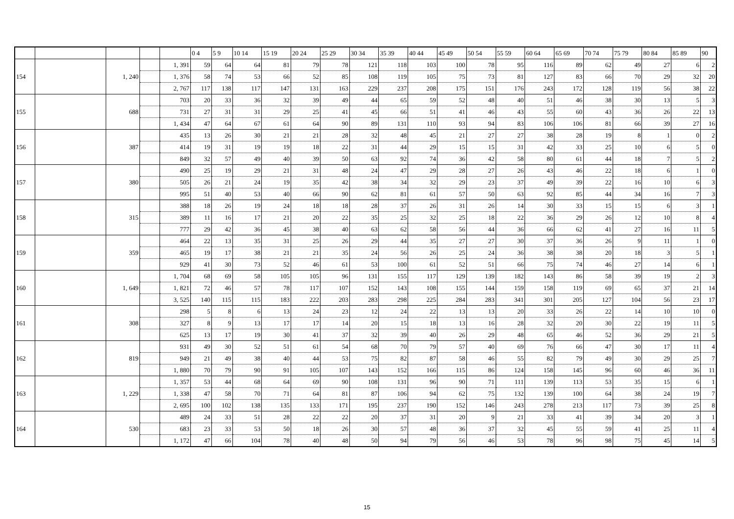| | | | | | 0 4 | 5 9 | 10 14 | 15 19 | 20 24 | 25 29 | 30 34 | 35 39 | 40 44 | 45 49 | 50 54 | 55 59 | 60 64 | 65 69 | 70 74 | 75 79 | 80 84 | 85 89 | 90 |
| --- | --- | --- | --- | --- | --- | --- | --- | --- | --- | --- | --- | --- | --- | --- | --- | --- | --- | --- | --- | --- | --- | --- | --- |
| 154 | | 1, 240 | | 1, 391 | 59 | 64 | 64 | 81 | 79 | 78 | 121 | 118 | 103 | 100 | 78 | 95 | 116 | 89 | 62 | 49 | 27 | 6 | 2 |
| | | | | 1, 376 | 58 | 74 | 53 | 66 | 52 | 85 | 108 | 119 | 105 | 75 | 73 | 81 | 127 | 83 | 66 | 70 | 29 | 32 | 20 |
| | | | | 2, 767 | 117 | 138 | 117 | 147 | 131 | 163 | 229 | 237 | 208 | 175 | 151 | 176 | 243 | 172 | 128 | 119 | 56 | 38 | 22 |
| 155 | | 688 | | 703 | 20 | 33 | 36 | 32 | 39 | 49 | 44 | 65 | 59 | 52 | 48 | 40 | 51 | 46 | 38 | 30 | 13 | 5 | 3 |
| | | | | 731 | 27 | 31 | 31 | 29 | 25 | 41 | 45 | 66 | 51 | 41 | 46 | 43 | 55 | 60 | 43 | 36 | 26 | 22 | 13 |
| | | | | 1, 434 | 47 | 64 | 67 | 61 | 64 | 90 | 89 | 131 | 110 | 93 | 94 | 83 | 106 | 106 | 81 | 66 | 39 | 27 | 16 |
| 156 | | 387 | | 435 | 13 | 26 | 30 | 21 | 21 | 28 | 32 | 48 | 45 | 21 | 27 | 27 | 38 | 28 | 19 | 8 | 1 | 0 | 2 |
| | | | | 414 | 19 | 31 | 19 | 19 | 18 | 22 | 31 | 44 | 29 | 15 | 15 | 31 | 42 | 33 | 25 | 10 | 6 | 5 | 0 |
| | | | | 849 | 32 | 57 | 49 | 40 | 39 | 50 | 63 | 92 | 74 | 36 | 42 | 58 | 80 | 61 | 44 | 18 | 7 | 5 | 2 |
| 157 | | 380 | | 490 | 25 | 19 | 29 | 21 | 31 | 48 | 24 | 47 | 29 | 28 | 27 | 26 | 43 | 46 | 22 | 18 | 6 | 1 | 0 |
| | | | | 505 | 26 | 21 | 24 | 19 | 35 | 42 | 38 | 34 | 32 | 29 | 23 | 37 | 49 | 39 | 22 | 16 | 10 | 6 | 3 |
| | | | | 995 | 51 | 40 | 53 | 40 | 66 | 90 | 62 | 81 | 61 | 57 | 50 | 63 | 92 | 85 | 44 | 34 | 16 | 7 | 3 |
| 158 | | 315 | | 388 | 18 | 26 | 19 | 24 | 18 | 18 | 28 | 37 | 26 | 31 | 26 | 14 | 30 | 33 | 15 | 15 | 6 | 3 | 1 |
| | | | | 389 | 11 | 16 | 17 | 21 | 20 | 22 | 35 | 25 | 32 | 25 | 18 | 22 | 36 | 29 | 26 | 12 | 10 | 8 | 4 |
| | | | | 777 | 29 | 42 | 36 | 45 | 38 | 40 | 63 | 62 | 58 | 56 | 44 | 36 | 66 | 62 | 41 | 27 | 16 | 11 | 5 |
| 159 | | 359 | | 464 | 22 | 13 | 35 | 31 | 25 | 26 | 29 | 44 | 35 | 27 | 27 | 30 | 37 | 36 | 26 | 9 | 11 | 1 | 0 |
| | | | | 465 | 19 | 17 | 38 | 21 | 21 | 35 | 24 | 56 | 26 | 25 | 24 | 36 | 38 | 38 | 20 | 18 | 3 | 5 | 1 |
| | | | | 929 | 41 | 30 | 73 | 52 | 46 | 61 | 53 | 100 | 61 | 52 | 51 | 66 | 75 | 74 | 46 | 27 | 14 | 6 | 1 |
| 160 | | 1, 649 | | 1, 704 | 68 | 69 | 58 | 105 | 105 | 96 | 131 | 155 | 117 | 129 | 139 | 182 | 143 | 86 | 58 | 39 | 19 | 2 | 3 |
| | | | | 1, 821 | 72 | 46 | 57 | 78 | 117 | 107 | 152 | 143 | 108 | 155 | 144 | 159 | 158 | 119 | 69 | 65 | 37 | 21 | 14 |
| | | | | 3, 525 | 140 | 115 | 115 | 183 | 222 | 203 | 283 | 298 | 225 | 284 | 283 | 341 | 301 | 205 | 127 | 104 | 56 | 23 | 17 |
| 161 | | 308 | | 298 | 5 | 8 | 6 | 13 | 24 | 23 | 12 | 24 | 22 | 13 | 13 | 20 | 33 | 26 | 22 | 14 | 10 | 10 | 0 |
| | | | | 327 | 8 | 9 | 13 | 17 | 17 | 14 | 20 | 15 | 18 | 13 | 16 | 28 | 32 | 20 | 30 | 22 | 19 | 11 | 5 |
| | | | | 625 | 13 | 17 | 19 | 30 | 41 | 37 | 32 | 39 | 40 | 26 | 29 | 48 | 65 | 46 | 52 | 36 | 29 | 21 | 5 |
| 162 | | 819 | | 931 | 49 | 30 | 52 | 51 | 61 | 54 | 68 | 70 | 79 | 57 | 40 | 69 | 76 | 66 | 47 | 30 | 17 | 11 | 4 |
| | | | | 949 | 21 | 49 | 38 | 40 | 44 | 53 | 75 | 82 | 87 | 58 | 46 | 55 | 82 | 79 | 49 | 30 | 29 | 25 | 7 |
| | | | | 1, 880 | 70 | 79 | 90 | 91 | 105 | 107 | 143 | 152 | 166 | 115 | 86 | 124 | 158 | 145 | 96 | 60 | 46 | 36 | 11 |
| 163 | | 1, 229 | | 1, 357 | 53 | 44 | 68 | 64 | 69 | 90 | 108 | 131 | 96 | 90 | 71 | 111 | 139 | 113 | 53 | 35 | 15 | 6 | 1 |
| | | | | 1, 338 | 47 | 58 | 70 | 71 | 64 | 81 | 87 | 106 | 94 | 62 | 75 | 132 | 139 | 100 | 64 | 38 | 24 | 19 | 7 |
| | | | | 2, 695 | 100 | 102 | 138 | 135 | 133 | 171 | 195 | 237 | 190 | 152 | 146 | 243 | 278 | 213 | 117 | 73 | 39 | 25 | 8 |
| 164 | | 530 | | 489 | 24 | 33 | 51 | 28 | 22 | 22 | 20 | 37 | 31 | 20 | 9 | 21 | 33 | 41 | 39 | 34 | 20 | 3 | 1 |
| | | | | 683 | 23 | 33 | 53 | 50 | 18 | 26 | 30 | 57 | 48 | 36 | 37 | 32 | 45 | 55 | 59 | 41 | 25 | 11 | 4 |
| | | | | 1, 172 | 47 | 66 | 104 | 78 | 40 | 48 | 50 | 94 | 79 | 56 | 46 | 53 | 78 | 96 | 98 | 75 | 45 | 14 | 5 |
15